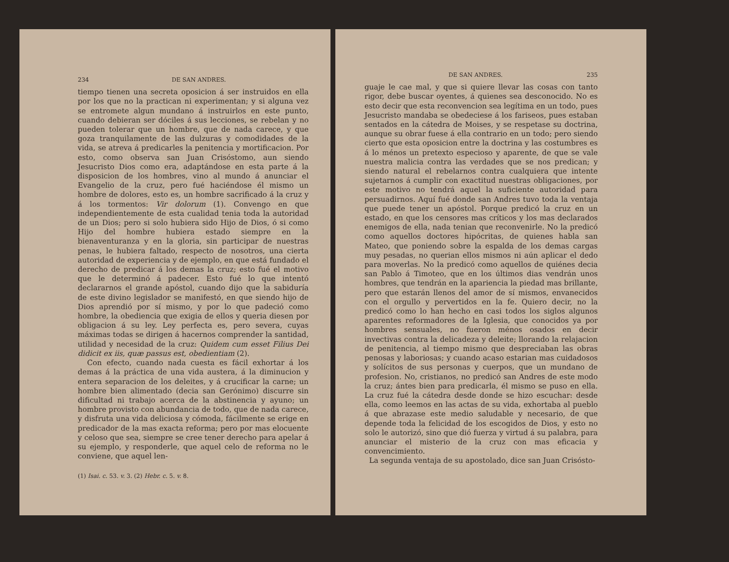234 DE SAN ANDRES.
tiempo tienen una secreta oposicion á ser instruidos en ella por los que no la practican ni experimentan; y si alguna vez se entromete algun mundano á instruirlos en este punto, cuando debieran ser dóciles á sus lecciones, se rebelan y no pueden tolerar que un hombre, que de nada carece, y que goza tranquilamente de las dulzuras y comodidades de la vida, se atreva á predicarles la penitencia y mortificacion. Por esto, como observa san Juan Crisóstomo, aun siendo Jesucristo Dios como era, adaptándose en esta parte á la disposicion de los hombres, vino al mundo á anunciar el Evangelio de la cruz, pero fué haciéndose él mismo un hombre de dolores, esto es, un hombre sacrificado á la cruz y á los tormentos: Vir dolorum (1). Convengo en que independientemente de esta cualidad tenia toda la autoridad de un Dios; pero si solo hubiera sido Hijo de Dios, ó si como Hijo del hombre hubiera estado siempre en la bienaventuranza y en la gloria, sin participar de nuestras penas, le hubiera faltado, respecto de nosotros, una cierta autoridad de experiencia y de ejemplo, en que está fundado el derecho de predicar á los demas la cruz; esto fué el motivo que le determinó á padecer. Esto fué lo que intentó declararnos el grande apóstol, cuando dijo que la sabiduría de este divino legislador se manifestó, en que siendo hijo de Dios aprendió por sí mismo, y por lo que padeció como hombre, la obediencia que exigia de ellos y queria diesen por obligacion á su ley. Ley perfecta es, pero severa, cuyas máximas todas se dirigen á hacernos comprender la santidad, utilidad y necesidad de la cruz: Quidem cum esset Filius Dei didicit ex iis, quæ passus est, obedientiam (2).
Con efecto, cuando nada cuesta es fácil exhortar á los demas á la práctica de una vida austera, á la diminucion y entera separacion de los deleites, y á crucificar la carne; un hombre bien alimentado (decia san Gerónimo) discurre sin dificultad ni trabajo acerca de la abstinencia y ayuno; un hombre provisto con abundancia de todo, que de nada carece, y disfruta una vida deliciosa y cómoda, fácilmente se erige en predicador de la mas exacta reforma; pero por mas elocuente y celoso que sea, siempre se cree tener derecho para apelar á su ejemplo, y responderle, que aquel celo de reforma no le conviene, que aquel len-
(1) Isai. c. 53. v. 3. (2) Hebr. c. 5. v. 8.
DE SAN ANDRES. 235
guaje le cae mal, y que si quiere llevar las cosas con tanto rigor, debe buscar oyentes, á quienes sea desconocido. No es esto decir que esta reconvencion sea legítima en un todo, pues Jesucristo mandaba se obedeciese á los fariseos, pues estaban sentados en la cátedra de Moises, y se respetase su doctrina, aunque su obrar fuese á ella contrario en un todo; pero siendo cierto que esta oposicion entre la doctrina y las costumbres es á lo ménos un pretexto especioso y aparente, de que se vale nuestra malicia contra las verdades que se nos predican; y siendo natural el rebelarnos contra cualquiera que intente sujetarnos á cumplir con exactitud nuestras obligaciones, por este motivo no tendrá aquel la suficiente autoridad para persuadirnos. Aquí fué donde san Andres tuvo toda la ventaja que puede tener un apóstol. Porque predicó la cruz en un estado, en que los censores mas críticos y los mas declarados enemigos de ella, nada tenian que reconvenirle. No la predicó como aquellos doctores hipócritas, de quienes habla san Mateo, que poniendo sobre la espalda de los demas cargas muy pesadas, no querian ellos mismos ni aún aplicar el dedo para moverlas. No la predicó como aquellos de quiénes decia san Pablo á Timoteo, que en los últimos dias vendrán unos hombres, que tendrán en la apariencia la piedad mas brillante, pero que estarán llenos del amor de sí mismos, envanecidos con el orgullo y pervertidos en la fe. Quiero decir, no la predicó como lo han hecho en casi todos los siglos algunos aparentes reformadores de la Iglesia, que conocidos ya por hombres sensuales, no fueron ménos osados en decir invectivas contra la delicadeza y deleite; llorando la relajacion de penitencia, al tiempo mismo que despreciaban las obras penosas y laboriosas; y cuando acaso estarian mas cuidadosos y solícitos de sus personas y cuerpos, que un mundano de profesion. No, cristianos, no predicó san Andres de este modo la cruz; ántes bien para predicarla, él mismo se puso en ella. La cruz fué la cátedra desde donde se hizo escuchar: desde ella, como leemos en las actas de su vida, exhortaba al pueblo á que abrazase este medio saludable y necesario, de que depende toda la felicidad de los escogidos de Dios, y esto no solo le autorizó, sino que dió fuerza y virtud á su palabra, para anunciar el misterio de la cruz con mas eficacia y convencimiento.
La segunda ventaja de su apostolado, dice san Juan Crisósto-